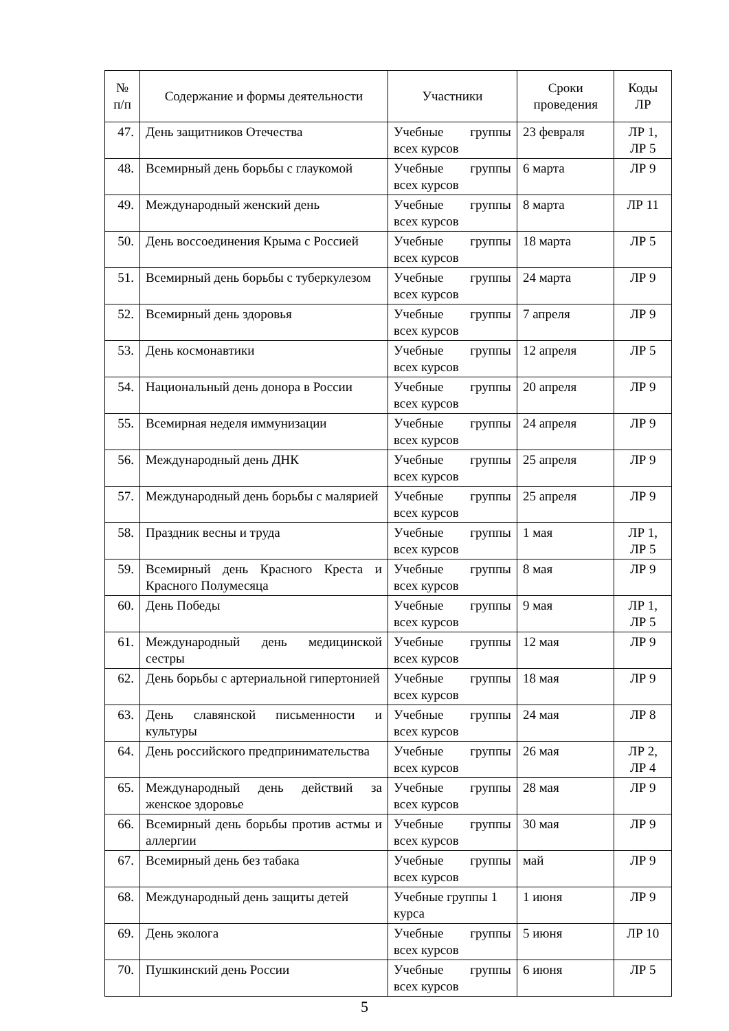| № п/п | Содержание и формы деятельности | Участники | Сроки проведения | Коды ЛР |
| --- | --- | --- | --- | --- |
| 47. | День защитников Отечества | Учебные группы всех курсов | 23 февраля | ЛР 1, ЛР 5 |
| 48. | Всемирный день борьбы с глаукомой | Учебные группы всех курсов | 6 марта | ЛР 9 |
| 49. | Международный женский день | Учебные группы всех курсов | 8 марта | ЛР 11 |
| 50. | День воссоединения Крыма с Россией | Учебные группы всех курсов | 18 марта | ЛР 5 |
| 51. | Всемирный день борьбы с туберкулезом | Учебные группы всех курсов | 24 марта | ЛР 9 |
| 52. | Всемирный день здоровья | Учебные группы всех курсов | 7 апреля | ЛР 9 |
| 53. | День космонавтики | Учебные группы всех курсов | 12 апреля | ЛР 5 |
| 54. | Национальный день донора в России | Учебные группы всех курсов | 20 апреля | ЛР 9 |
| 55. | Всемирная неделя иммунизации | Учебные группы всех курсов | 24 апреля | ЛР 9 |
| 56. | Международный день ДНК | Учебные группы всех курсов | 25 апреля | ЛР 9 |
| 57. | Международный день борьбы с малярией | Учебные группы всех курсов | 25 апреля | ЛР 9 |
| 58. | Праздник весны и труда | Учебные группы всех курсов | 1 мая | ЛР 1, ЛР 5 |
| 59. | Всемирный день Красного Креста и Красного Полумесяца | Учебные группы всех курсов | 8 мая | ЛР 9 |
| 60. | День Победы | Учебные группы всех курсов | 9 мая | ЛР 1, ЛР 5 |
| 61. | Международный день медицинской сестры | Учебные группы всех курсов | 12 мая | ЛР 9 |
| 62. | День борьбы с артериальной гипертонией | Учебные группы всех курсов | 18 мая | ЛР 9 |
| 63. | День славянской письменности и культуры | Учебные группы всех курсов | 24 мая | ЛР 8 |
| 64. | День российского предпринимательства | Учебные группы всех курсов | 26 мая | ЛР 2, ЛР 4 |
| 65. | Международный день действий за женское здоровье | Учебные группы всех курсов | 28 мая | ЛР 9 |
| 66. | Всемирный день борьбы против астмы и аллергии | Учебные группы всех курсов | 30 мая | ЛР 9 |
| 67. | Всемирный день без табака | Учебные группы всех курсов | май | ЛР 9 |
| 68. | Международный день защиты детей | Учебные группы 1 курса | 1 июня | ЛР 9 |
| 69. | День эколога | Учебные группы всех курсов | 5 июня | ЛР 10 |
| 70. | Пушкинский день России | Учебные группы всех курсов | 6 июня | ЛР 5 |
5